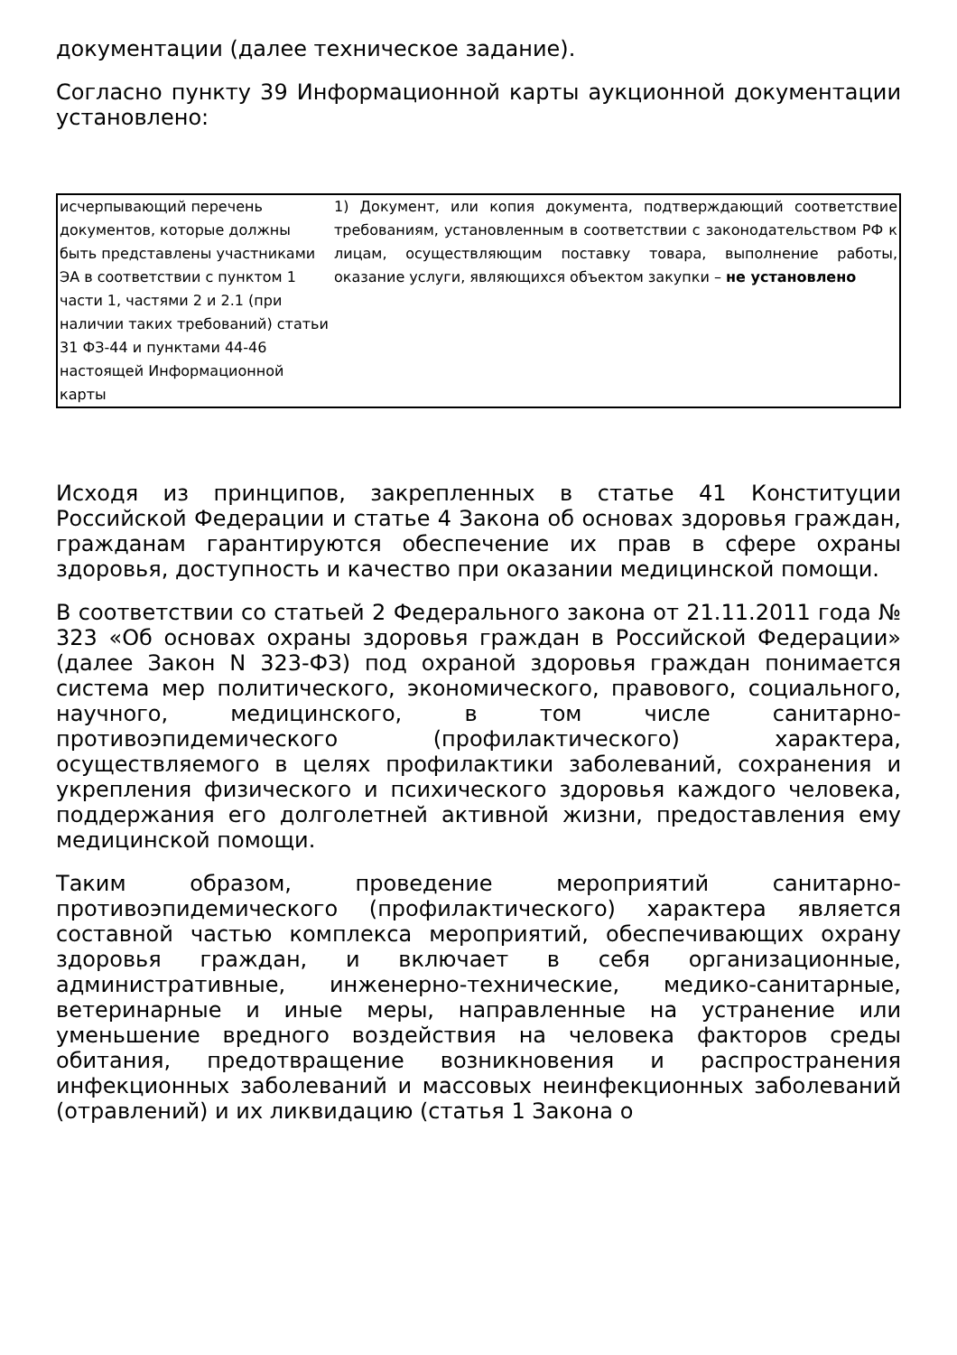документации (далее техническое задание).
Согласно пункту 39 Информационной карты аукционной документации установлено:
| исчерпывающий перечень документов, которые должны быть представлены участниками ЭА в соответствии с пунктом 1 части 1, частями 2 и 2.1 (при наличии таких требований) статьи 31 ФЗ-44 и пунктами 44-46 настоящей Информационной карты | 1) Документ, или копия документа, подтверждающий соответствие требованиям, установленным в соответствии с законодательством РФ к лицам, осуществляющим поставку товара, выполнение работы, оказание услуги, являющихся объектом закупки – не установлено |
Исходя из принципов, закрепленных в статье 41 Конституции Российской Федерации и статье 4 Закона об основах здоровья граждан, гражданам гарантируются обеспечение их прав в сфере охраны здоровья, доступность и качество при оказании медицинской помощи.
В соответствии со статьей 2 Федерального закона от 21.11.2011 года № 323 «Об основах охраны здоровья граждан в Российской Федерации» (далее Закон N 323-ФЗ) под охраной здоровья граждан понимается система мер политического, экономического, правового, социального, научного, медицинского, в том числе санитарно-противоэпидемического (профилактического) характера, осуществляемого в целях профилактики заболеваний, сохранения и укрепления физического и психического здоровья каждого человека, поддержания его долголетней активной жизни, предоставления ему медицинской помощи.
Таким образом, проведение мероприятий санитарно-противоэпидемического (профилактического) характера является составной частью комплекса мероприятий, обеспечивающих охрану здоровья граждан, и включает в себя организационные, административные, инженерно-технические, медико-санитарные, ветеринарные и иные меры, направленные на устранение или уменьшение вредного воздействия на человека факторов среды обитания, предотвращение возникновения и распространения инфекционных заболеваний и массовых неинфекционных заболеваний (отравлений) и их ликвидацию (статья 1 Закона о